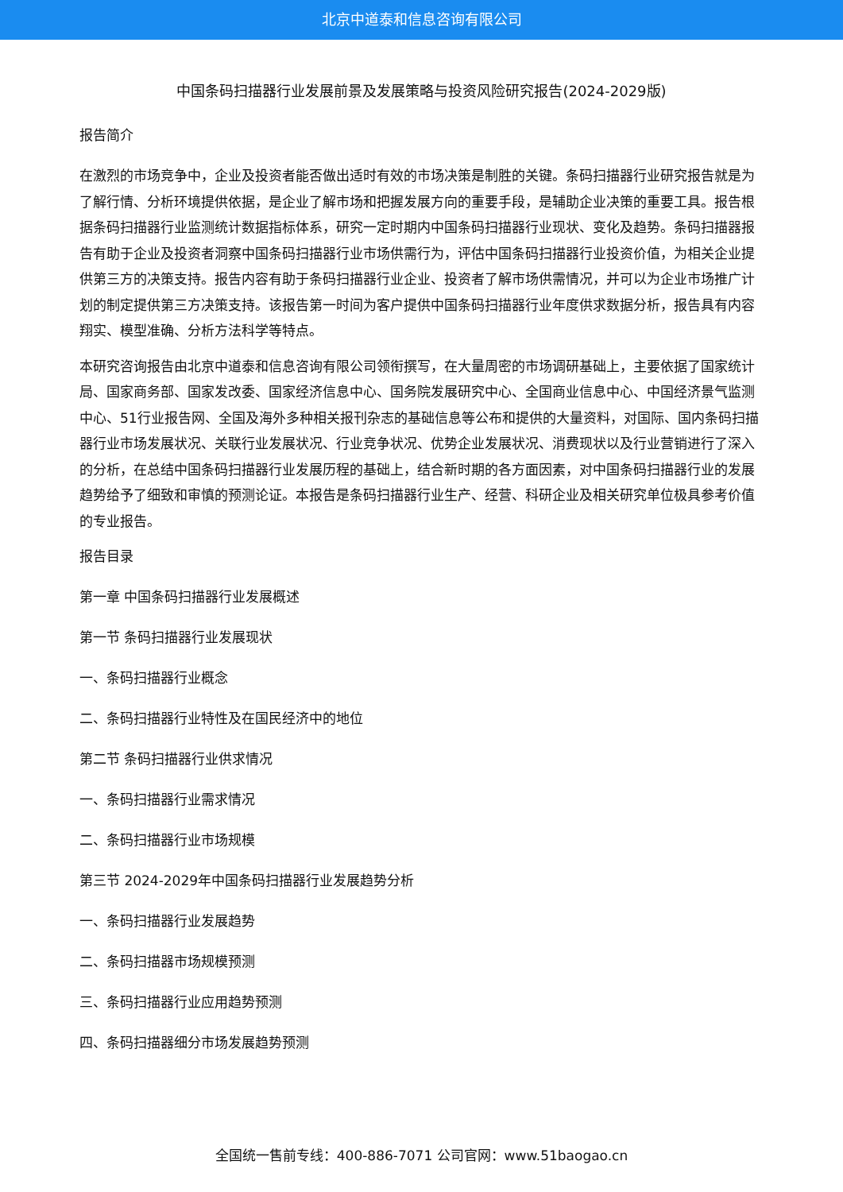北京中道泰和信息咨询有限公司
中国条码扫描器行业发展前景及发展策略与投资风险研究报告(2024-2029版)
报告简介
在激烈的市场竞争中，企业及投资者能否做出适时有效的市场决策是制胜的关键。条码扫描器行业研究报告就是为了解行情、分析环境提供依据，是企业了解市场和把握发展方向的重要手段，是辅助企业决策的重要工具。报告根据条码扫描器行业监测统计数据指标体系，研究一定时期内中国条码扫描器行业现状、变化及趋势。条码扫描器报告有助于企业及投资者洞察中国条码扫描器行业市场供需行为，评估中国条码扫描器行业投资价值，为相关企业提供第三方的决策支持。报告内容有助于条码扫描器行业企业、投资者了解市场供需情况，并可以为企业市场推广计划的制定提供第三方决策支持。该报告第一时间为客户提供中国条码扫描器行业年度供求数据分析，报告具有内容翔实、模型准确、分析方法科学等特点。
本研究咨询报告由北京中道泰和信息咨询有限公司领衔撰写，在大量周密的市场调研基础上，主要依据了国家统计局、国家商务部、国家发改委、国家经济信息中心、国务院发展研究中心、全国商业信息中心、中国经济景气监测中心、51行业报告网、全国及海外多种相关报刊杂志的基础信息等公布和提供的大量资料，对国际、国内条码扫描器行业市场发展状况、关联行业发展状况、行业竞争状况、优势企业发展状况、消费现状以及行业营销进行了深入的分析，在总结中国条码扫描器行业发展历程的基础上，结合新时期的各方面因素，对中国条码扫描器行业的发展趋势给予了细致和审慎的预测论证。本报告是条码扫描器行业生产、经营、科研企业及相关研究单位极具参考价值的专业报告。
报告目录
第一章 中国条码扫描器行业发展概述
第一节 条码扫描器行业发展现状
一、条码扫描器行业概念
二、条码扫描器行业特性及在国民经济中的地位
第二节 条码扫描器行业供求情况
一、条码扫描器行业需求情况
二、条码扫描器行业市场规模
第三节 2024-2029年中国条码扫描器行业发展趋势分析
一、条码扫描器行业发展趋势
二、条码扫描器市场规模预测
三、条码扫描器行业应用趋势预测
四、条码扫描器细分市场发展趋势预测
全国统一售前专线：400-886-7071 公司官网：www.51baogao.cn